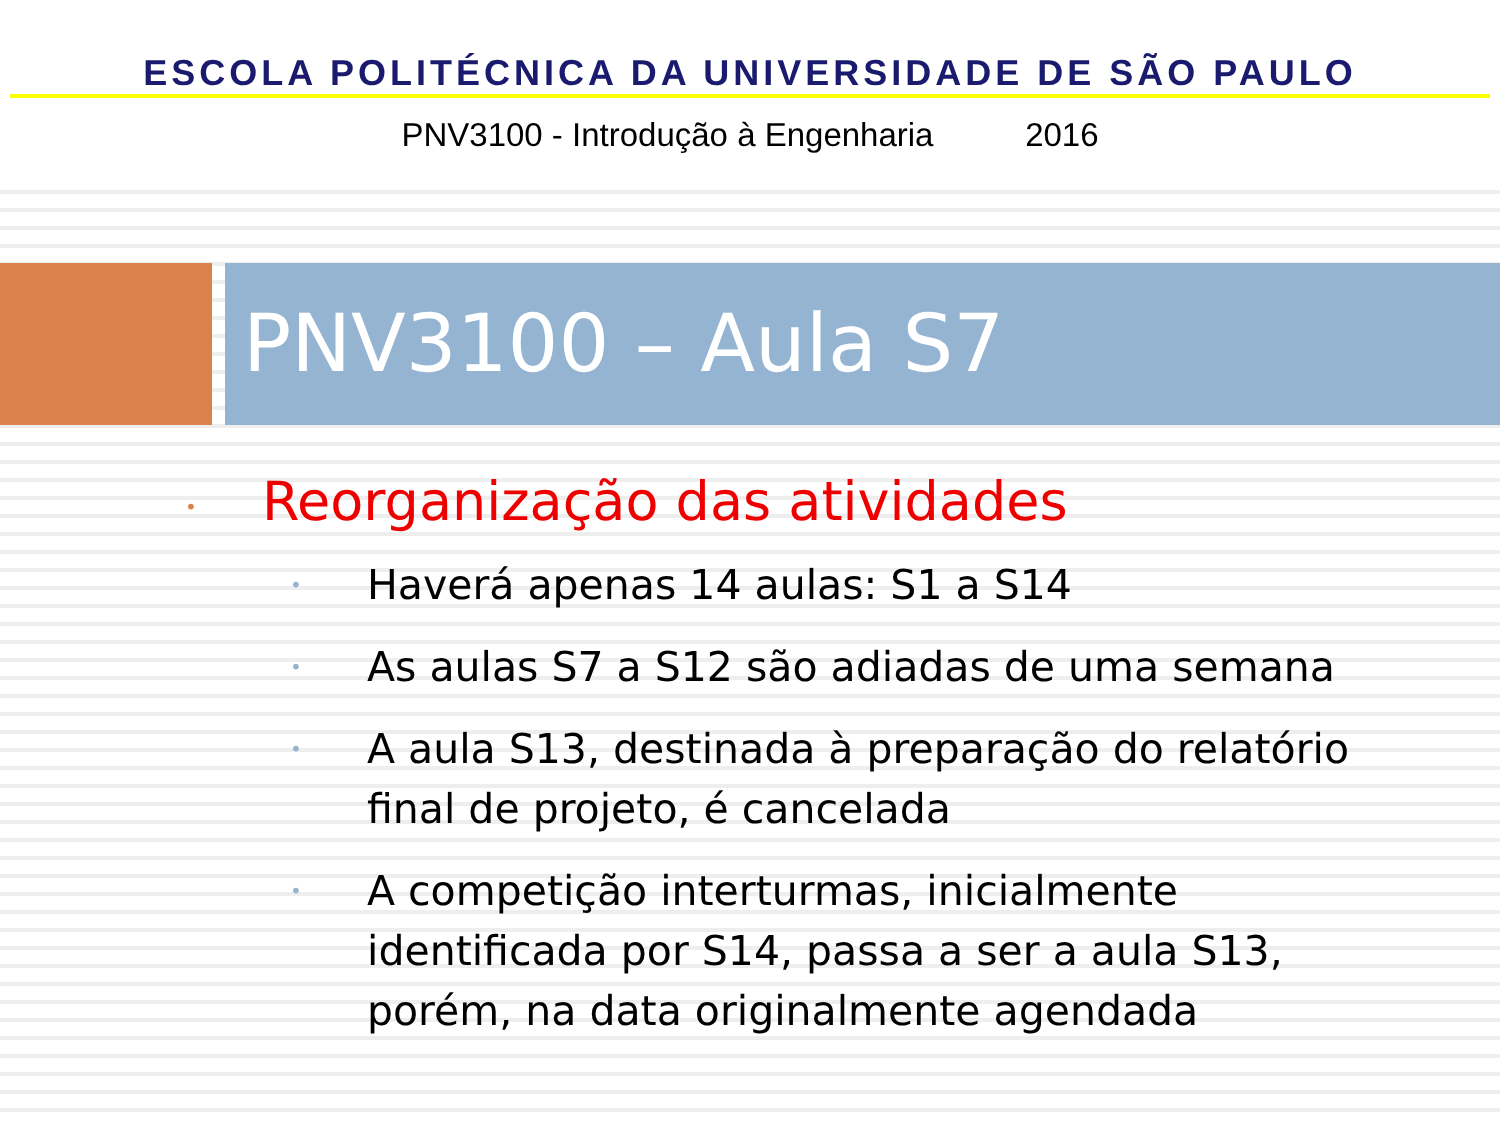ESCOLA POLITÉCNICA DA UNIVERSIDADE DE SÃO PAULO
PNV3100 - Introdução à Engenharia 2016
PNV3100 – Aula S7
• Reorganização das atividades
• Haverá apenas 14 aulas: S1 a S14
• As aulas S7 a S12 são adiadas de uma semana
• A aula S13, destinada à preparação do relatório final de projeto, é cancelada
• A competição interturmas, inicialmente identificada por S14, passa a ser a aula S13, porém, na data originalmente agendada